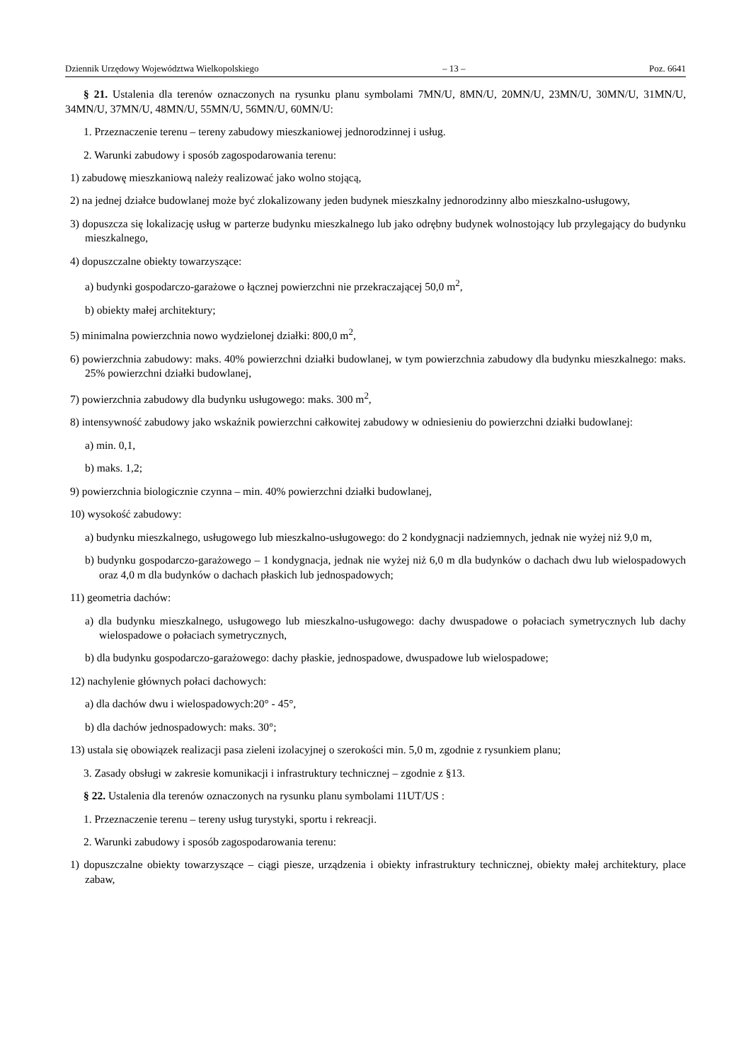Dziennik Urzędowy Województwa Wielkopolskiego – 13 – Poz. 6641
§ 21. Ustalenia dla terenów oznaczonych na rysunku planu symbolami 7MN/U, 8MN/U, 20MN/U, 23MN/U, 30MN/U, 31MN/U, 34MN/U, 37MN/U, 48MN/U, 55MN/U, 56MN/U, 60MN/U:
1. Przeznaczenie terenu – tereny zabudowy mieszkaniowej jednorodzinnej i usług.
2. Warunki zabudowy i sposób zagospodarowania terenu:
1) zabudowę mieszkaniową należy realizować jako wolno stojącą,
2) na jednej działce budowlanej może być zlokalizowany jeden budynek mieszkalny jednorodzinny albo mieszkalno-usługowy,
3) dopuszcza się lokalizację usług w parterze budynku mieszkalnego lub jako odrębny budynek wolnostojący lub przylegający do budynku mieszkalnego,
4) dopuszczalne obiekty towarzyszące:
a) budynki gospodarczo-garażowe o łącznej powierzchni nie przekraczającej 50,0 m<sup>2</sup>,
b) obiekty małej architektury;
5) minimalna powierzchnia nowo wydzielonej działki: 800,0 m<sup>2</sup>,
6) powierzchnia zabudowy: maks. 40% powierzchni działki budowlanej, w tym powierzchnia zabudowy dla budynku mieszkalnego: maks. 25% powierzchni działki budowlanej,
7) powierzchnia zabudowy dla budynku usługowego: maks. 300 m<sup>2</sup>,
8) intensywność zabudowy jako wskaźnik powierzchni całkowitej zabudowy w odniesieniu do powierzchni działki budowlanej:
a) min. 0,1,
b) maks. 1,2;
9) powierzchnia biologicznie czynna – min. 40% powierzchni działki budowlanej,
10) wysokość zabudowy:
a) budynku mieszkalnego, usługowego lub mieszkalno-usługowego: do 2 kondygnacji nadziemnych, jednak nie wyżej niż 9,0 m,
b) budynku gospodarczo-garażowego – 1 kondygnacja, jednak nie wyżej niż 6,0 m dla budynków o dachach dwu lub wielospadowych oraz 4,0 m dla budynków o dachach płaskich lub jednospadowych;
11) geometria dachów:
a) dla budynku mieszkalnego, usługowego lub mieszkalno-usługowego: dachy dwuspadowe o połaciach symetrycznych lub dachy wielospadowe o połaciach symetrycznych,
b) dla budynku gospodarczo-garażowego: dachy płaskie, jednospadowe, dwuspadowe lub wielospadowe;
12) nachylenie głównych połaci dachowych:
a) dla dachów dwu i wielospadowych:20° - 45°,
b) dla dachów jednospadowych: maks. 30°;
13) ustala się obowiązek realizacji pasa zieleni izolacyjnej o szerokości min. 5,0 m, zgodnie z rysunkiem planu;
3. Zasady obsługi w zakresie komunikacji i infrastruktury technicznej – zgodnie z §13.
§ 22. Ustalenia dla terenów oznaczonych na rysunku planu symbolami 11UT/US :
1. Przeznaczenie terenu – tereny usług turystyki, sportu i rekreacji.
2. Warunki zabudowy i sposób zagospodarowania terenu:
1) dopuszczalne obiekty towarzyszące – ciągi piesze, urządzenia i obiekty infrastruktury technicznej, obiekty małej architektury, place zabaw,